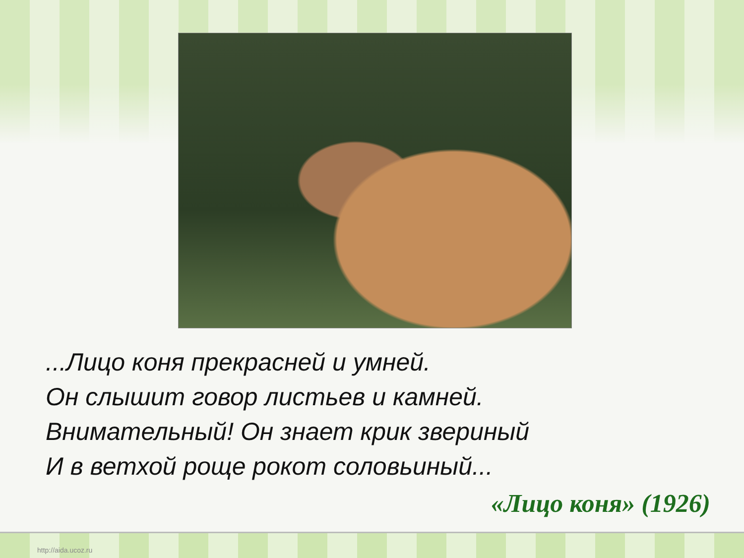...Лицо коня прекрасней и умней.
Он слышит говор листьев и камней.
Внимательный! Он знает крик звериный
И в ветхой роще рокот соловьиный...
«Лицо коня» (1926)
http://aida.ucoz.ru